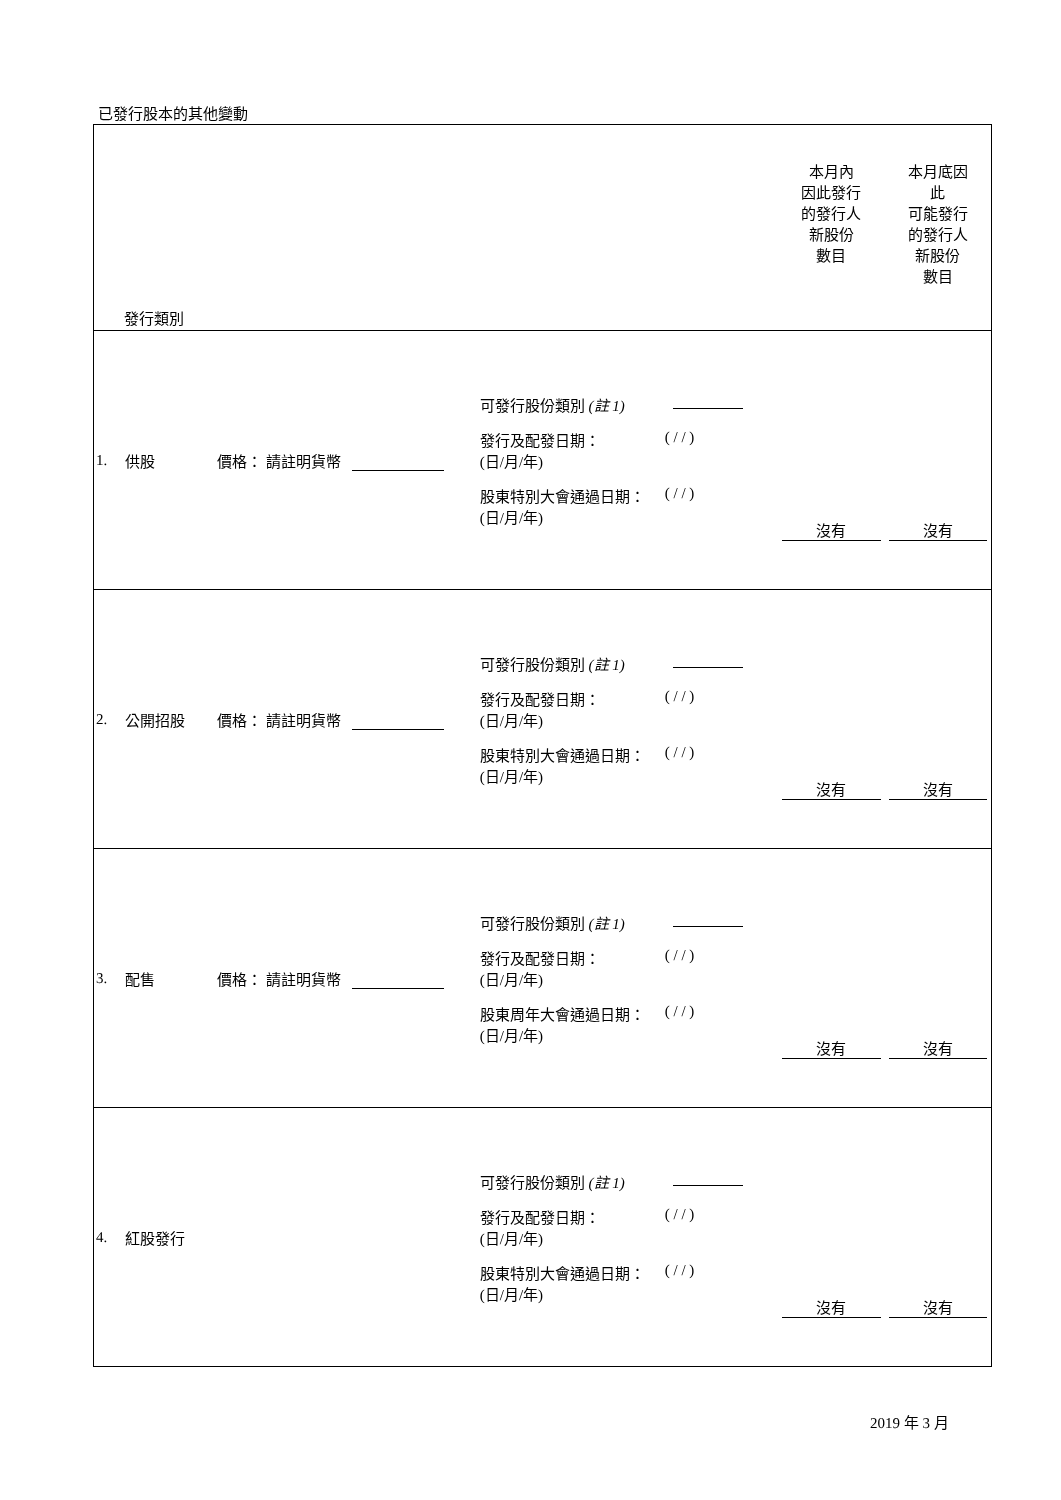已發行股本的其他變動
| 發行類別 | | | | | 本月內 因此發行 的發行人 新股份 數目 | 本月底因 此 可能發行 的發行人 新股份 數目 |
| --- | --- | --- | --- | --- | --- | --- |
| 1. | 供股 | 價格： 請註明貨幣 | | 可發行股份類別 (註 1) 發行及配發日期： (日/月/年) ( / / ) 股東特別大會通過日期： (日/月/年) ( / / ) | 沒有 | 沒有 |
| 2. | 公開招股 | 價格： 請註明貨幣 | | 可發行股份類別 (註 1) 發行及配發日期： (日/月/年) ( / / ) 股東特別大會通過日期： (日/月/年) ( / / ) | 沒有 | 沒有 |
| 3. | 配售 | 價格： 請註明貨幣 | | 可發行股份類別 (註 1) 發行及配發日期： (日/月/年) ( / / ) 股東周年大會通過日期： (日/月/年) ( / / ) | 沒有 | 沒有 |
| 4. | 紅股發行 | | | 可發行股份類別 (註 1) 發行及配發日期： (日/月/年) ( / / ) 股東特別大會通過日期： (日/月/年) ( / / ) | 沒有 | 沒有 |
2019 年 3 月